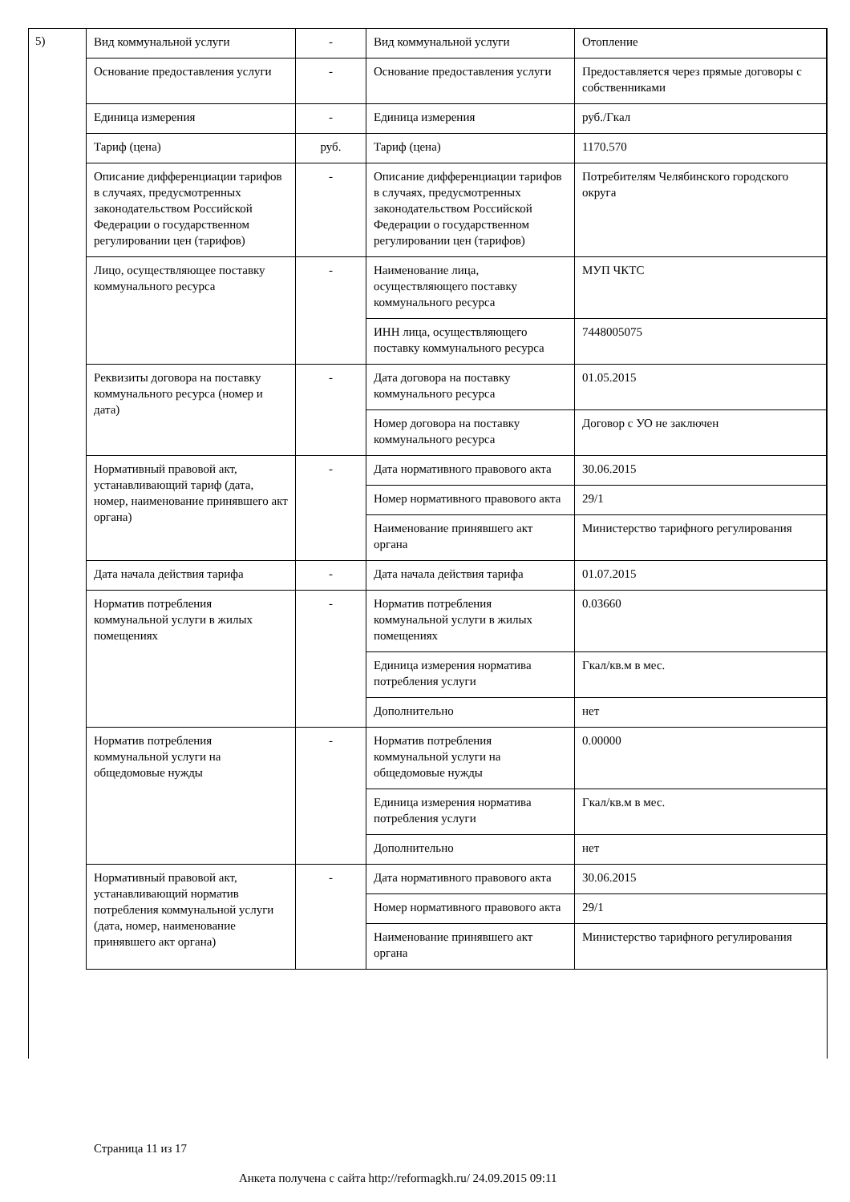5)
| Вид коммунальной услуги | - | Вид коммунальной услуги | Отопление |
| Основание предоставления услуги | - | Основание предоставления услуги | Предоставляется через прямые договоры с собственниками |
| Единица измерения | - | Единица измерения | руб./Гкал |
| Тариф (цена) | руб. | Тариф (цена) | 1170.570 |
| Описание дифференциации тарифов в случаях, предусмотренных законодательством Российской Федерации о государственном регулировании цен (тарифов) | - | Описание дифференциации тарифов в случаях, предусмотренных законодательством Российской Федерации о государственном регулировании цен (тарифов) | Потребителям Челябинского городского округа |
| Лицо, осуществляющее поставку коммунального ресурса | - | Наименование лица, осуществляющего поставку коммунального ресурса | МУП ЧКТС |
| | | ИНН лица, осуществляющего поставку коммунального ресурса | 7448005075 |
| Реквизиты договора на поставку коммунального ресурса (номер и дата) | - | Дата договора на поставку коммунального ресурса | 01.05.2015 |
| | | Номер договора на поставку коммунального ресурса | Договор с УО не заключен |
| Нормативный правовой акт, устанавливающий тариф (дата, номер, наименование принявшего акт органа) | - | Дата нормативного правового акта | 30.06.2015 |
| | | Номер нормативного правового акта | 29/1 |
| | | Наименование принявшего акт органа | Министерство тарифного регулирования |
| Дата начала действия тарифа | - | Дата начала действия тарифа | 01.07.2015 |
| Норматив потребления коммунальной услуги в жилых помещениях | - | Норматив потребления коммунальной услуги в жилых помещениях | 0.03660 |
| | | Единица измерения норматива потребления услуги | Гкал/кв.м в мес. |
| | | Дополнительно | нет |
| Норматив потребления коммунальной услуги на общедомовые нужды | - | Норматив потребления коммунальной услуги на общедомовые нужды | 0.00000 |
| | | Единица измерения норматива потребления услуги | Гкал/кв.м в мес. |
| | | Дополнительно | нет |
| Нормативный правовой акт, устанавливающий норматив потребления коммунальной услуги (дата, номер, наименование принявшего акт органа) | - | Дата нормативного правового акта | 30.06.2015 |
| | | Номер нормативного правового акта | 29/1 |
| | | Наименование принявшего акт органа | Министерство тарифного регулирования |
Страница 11 из 17
Анкета получена с сайта http://reformagkh.ru/ 24.09.2015 09:11